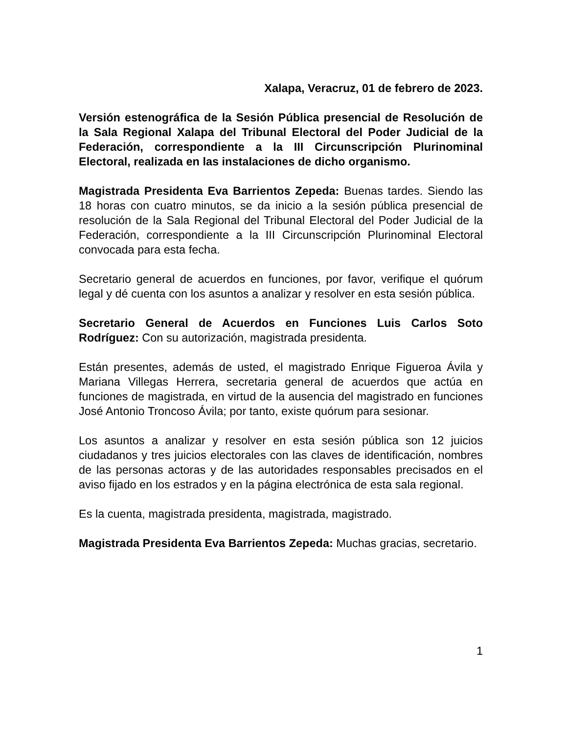Xalapa, Veracruz, 01 de febrero de 2023.
Versión estenográfica de la Sesión Pública presencial de Resolución de la Sala Regional Xalapa del Tribunal Electoral del Poder Judicial de la Federación, correspondiente a la III Circunscripción Plurinominal Electoral, realizada en las instalaciones de dicho organismo.
Magistrada Presidenta Eva Barrientos Zepeda: Buenas tardes. Siendo las 18 horas con cuatro minutos, se da inicio a la sesión pública presencial de resolución de la Sala Regional del Tribunal Electoral del Poder Judicial de la Federación, correspondiente a la III Circunscripción Plurinominal Electoral convocada para esta fecha.
Secretario general de acuerdos en funciones, por favor, verifique el quórum legal y dé cuenta con los asuntos a analizar y resolver en esta sesión pública.
Secretario General de Acuerdos en Funciones Luis Carlos Soto Rodríguez: Con su autorización, magistrada presidenta.
Están presentes, además de usted, el magistrado Enrique Figueroa Ávila y Mariana Villegas Herrera, secretaria general de acuerdos que actúa en funciones de magistrada, en virtud de la ausencia del magistrado en funciones José Antonio Troncoso Ávila; por tanto, existe quórum para sesionar.
Los asuntos a analizar y resolver en esta sesión pública son 12 juicios ciudadanos y tres juicios electorales con las claves de identificación, nombres de las personas actoras y de las autoridades responsables precisados en el aviso fijado en los estrados y en la página electrónica de esta sala regional.
Es la cuenta, magistrada presidenta, magistrada, magistrado.
Magistrada Presidenta Eva Barrientos Zepeda: Muchas gracias, secretario.
1